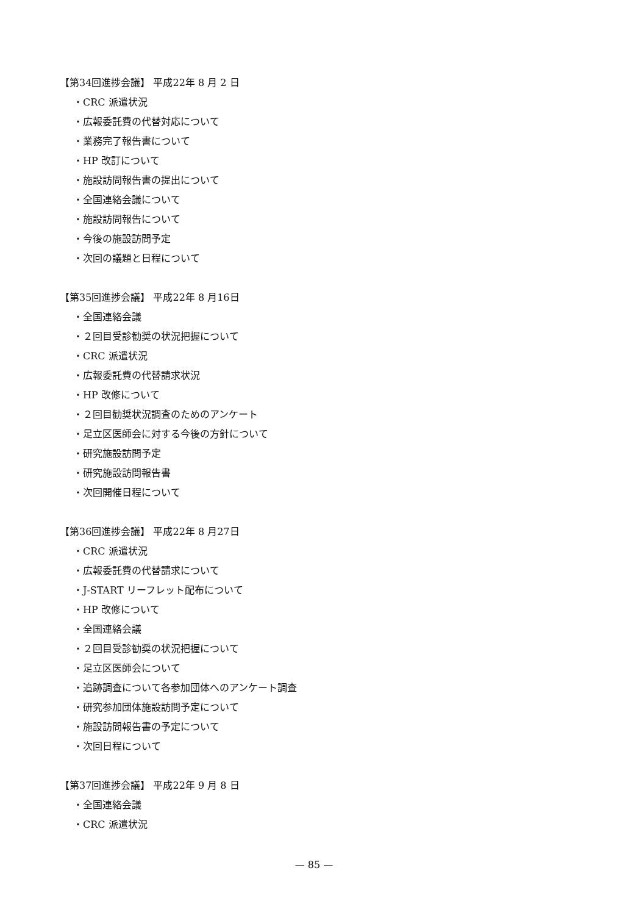【第34回進捗会議】 平成22年 8 月 2 日
・CRC 派遣状況
・広報委託費の代替対応について
・業務完了報告書について
・HP 改訂について
・施設訪問報告書の提出について
・全国連絡会議について
・施設訪問報告について
・今後の施設訪問予定
・次回の議題と日程について
【第35回進捗会議】 平成22年 8 月16日
・全国連絡会議
・２回目受診勧奨の状況把握について
・CRC 派遣状況
・広報委託費の代替請求状況
・HP 改修について
・２回目勧奨状況調査のためのアンケート
・足立区医師会に対する今後の方針について
・研究施設訪問予定
・研究施設訪問報告書
・次回開催日程について
【第36回進捗会議】 平成22年 8 月27日
・CRC 派遣状況
・広報委託費の代替請求について
・J-START リーフレット配布について
・HP 改修について
・全国連絡会議
・２回目受診勧奨の状況把握について
・足立区医師会について
・追跡調査について各参加団体へのアンケート調査
・研究参加団体施設訪問予定について
・施設訪問報告書の予定について
・次回日程について
【第37回進捗会議】 平成22年 9 月 8 日
・全国連絡会議
・CRC 派遣状況
— 85 —